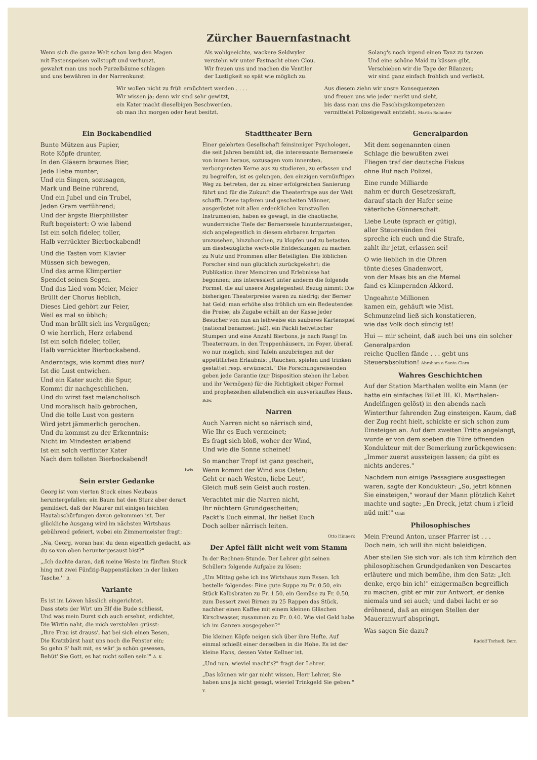Zürcher Bauernfastnacht
Wenn sich die ganze Welt schon lang den Magen
mit Fastenspeisen vollstopft und verhunzt,
gewahrt man uns noch Purzelbäume schlagen
und uns bewähren in der Narrenkunst.
Als wohlgeeichte, wackere Seldwyler
verstehn wir unter Fastnacht einen Clou,
Wir freuen uns und machen die Ventiler
der Lustigkeit so spät wie möglich zu.
Solang's noch irgend einen Tanz zu tanzen
Und eine schöne Maid zu küssen gibt,
Verschieben wir die Tage der Bilanzen;
wir sind ganz einfach fröhlich und verliebt.
Wir wollen nicht zu früh ernüchtert werden . . . .
Wir wissen ja; denn wir sind sehr gewitzt,
ein Kater macht dieselbigen Beschwerden,
ob man ihn morgen oder heut besitzt.
Aus diesem ziehn wir unsre Konsequenzen
und freuen uns wie jeder merkt und sieht,
bis dass man uns die Faschingskompetenzen
vermittelst Polizeigewalt entzieht. Martin Salander
Ein Bockabendlied
Bunte Mützen aus Papier,
Rote Köpfe drunter,
In den Gläsern braunes Bier,
Jede Hebe munter;
Und ein Singen, sozusagen,
Mark und Beine rührend,
Und ein Jubel und ein Trubel,
Jeden Gram verführend;
Und der ärgste Bierphilister
Ruft begeistert: O wie labend
Ist ein solch fideler, toller,
Halb verrückter Bierbockabend!
Und die Tasten vom Klavier
Müssen sich bewegen,
Und das arme Klimpertier
Spendet seinen Segen.
Und das Lied vom Meier, Meier
Brüllt der Chorus lieblich,
Dieses Lied gehört zur Feier,
Weil es mal so üblich;
Und man brüllt sich ins Vergnügen;
O wie herrlich, Herz erlabend
Ist ein solch fideler, toller,
Halb verrückter Bierbockabend.
Anderntags, wie kommt dies nur?
Ist die Lust entwichen.
Und ein Kater sucht die Spur,
Kommt dir nachgeschlichen.
Und du wirst fast melancholisch
Und moralisch halb gebrochen,
Und die tolle Lust von gestern
Wird jetzt jämmerlich gerochen.
Und du kommst zu der Erkenntnis:
Nicht im Mindesten erlabend
Ist ein solch verflixter Kater
Nach dem tollsten Bierbockabend!
Iwis
Sein erster Gedanke
Georg ist vom vierten Stock eines Neubaus heruntergefallen; ein Baum hat den Sturz aber derart gemildert, daß der Maurer mit einigen leichten Hautabschürfungen davon gekommen ist. Der glückliche Ausgang wird im nächsten Wirtshaus gebührend gefeiert, wobei ein Zimmermeister fragt:
„Na, Georg, woran hast du denn eigentlich gedacht, als du so von oben heruntergesaust bist?"
„‚Ich dachte daran, daß meine Weste im fünften Stock hing mit zwei Fünfzig-Rappenstücken in der linken Tasche.'" B.
Variante
Es ist im Löwen hässlich eingerichtet,
Dass stets der Wirt um Elf die Bude schliesst,
Und was mein Durst sich auch ersehnt, erdichtet,
Die Wirtin naht, die mich verstohlen grüsst:
„Ihre Frau ist drauss', hat bei sich einen Besen,
Die Kratzbürst haut uns noch die Fenster ein;
So gehn S' halt mit, es wär' ja schön gewesen,
Behüt' Sie Gott, es hat nicht sollen sein!" A. K.
Stadttheater Bern
Einer gelehrten Gesellschaft feinsinniger Psychologen, die seit Jahren bemüht ist, die interessante Bernerseele von innen heraus, sozusagen vom innersten, verborgensten Kerne aus zu studieren, zu erfassen und zu begreifen, ist es gelungen, den einzigen vernünftigen Weg zu betreten, der zu einer erfolgreichen Sanierung führt und für die Zukunft die Theaterfrage aus der Welt schafft. Diese tapferen und gescheiten Männer, ausgerüstet mit allen erdenklichen kunstvollen Instrumenten, haben es gewagt, in die chaotische, wunderreiche Tiefe der Bernerseele hinunterzusteigen, sich angelegentlich in diesem ehrbaren Irrgarten umzusehen, hinzuhorchen, zu klopfen und zu betasten, um diesbezügliche wertvolle Entdeckungen zu machen zu Nutz und Frommen aller Beteiligten. Die löblichen Forscher sind nun glücklich zurückgekehrt; die Publikation ihrer Memoiren und Erlebnisse hat begonnen; uns interessiert unter anderm die folgende Formel, die auf unsere Angelegenheit Bezug nimmt: Die bisherigen Theaterpreise waren zu niedrig; der Berner hat Geld; man erhöhe also fröhlich um ein Bedeutendes die Preise; als Zugabe erhält an der Kasse jeder Besucher von nun an leihweise ein sauberes Kartenspiel (national benamset: Jaß), ein Päckli helvetischer Stumpen und eine Anzahl Bierbons, je nach Rang! Im Theaterraum, in den Treppenhäusern, im Foyer, überall wo nur möglich, sind Tafeln anzubringen mit der appetitlichen Erlaubnis: „Rauchen, spielen und trinken gestattet resp. erwünscht." Die Forschungsreisenden geben jede Garantie (zur Disposition stehen ihr Leben und ihr Vermögen) für die Richtigkeit obiger Formel und prophezeihen allabendlich ein ausverkauftes Haus. Rdw.
Narren
Auch Narren nicht so närrisch sind,
Wie Ihr es Euch vermeinet;
Es fragt sich bloß, woher der Wind,
Und wie die Sonne scheinet!
So mancher Tropf ist ganz gescheit,
Wenn kommt der Wind aus Osten;
Geht er nach Westen, liebe Leut',
Gleich muß sein Geist auch rosten.
Verachtet mir die Narren nicht,
Ihr nüchtern Grundgescheiten;
Packt's Euch einmal, Ihr ließet Euch
Doch selber närrisch leiten.
Otto Hinnerk
Der Apfel fällt nicht weit vom Stamm
In der Rechnen-Stunde. Der Lehrer gibt seinen Schülern folgende Aufgabe zu lösen:
„Um Mittag gehe ich ins Wirtshaus zum Essen. Ich bestelle folgendes: Eine gute Suppe zu Fr. 0.50, ein Stück Kalbsbraten zu Fr. 1.50, ein Gemüse zu Fr. 0.50, zum Dessert zwei Birnen zu 25 Rappen das Stück, nachher einen Kaffee mit einem kleinen Gläschen Kirschwasser, zusammen zu Fr. 0.40. Wie viel Geld habe ich im Ganzen ausgegeben?"
Die kleinen Köpfe neigen sich über ihre Hefte. Auf einmal schießt einer derselben in die Höhe. Es ist der kleine Hans, dessen Vater Kellner ist.
„Und nun, wieviel macht's?" fragt der Lehrer.
„Das können wir gar nicht wissen, Herr Lehrer, Sie haben uns ja nicht gesagt, wieviel Trinkgeld Sie geben." Y.
Generalpardon
Mit dem sogenannten einen
Schlage die bewußten zwei
Fliegen traf der deutsche Fiskus
ohne Ruf nach Polizei.
Eine runde Milliarde
nahm er durch Gesetzeskraft,
darauf stach der Hafer seine
väterliche Gönnerschaft.
Liebe Leute (sprach er gütig),
aller Steuersünden frei
spreche ich euch und die Strafe,
zahlt ihr jetzt, erlassen sei!
O wie lieblich in die Ohren
tönte dieses Gnadenwort,
von der Maas bis an die Memel
fand es klimpernden Akkord.
Ungeahnte Millionen
kamen ein, gehäuft wie Mist.
Schmunzelnd ließ sich konstatieren,
wie das Volk doch sündig ist!
Hui — mir scheint, daß auch bei uns ein solcher Generalpardon
reiche Quellen fände . . . gebt uns
Steuerabsolution! Abraham a Santa Clara
Wahres Geschichtchen
Auf der Station Marthalen wollte ein Mann (er hatte ein einfaches Billet III. Kl. Marthalen-Andelfingen gelöst) in den abends nach Winterthur fahrenden Zug einsteigen. Kaum, daß der Zug recht hielt, schickte er sich schon zum Einsteigen an. Auf dem zweiten Tritte angelangt, wurde er von dem soeben die Türe öffnenden Kondukteur mit der Bemerkung zurückgewiesen: „Immer zuerst aussteigen lassen; da gibt es nichts anderes."
Nachdem nun einige Passagiere ausgestiegen waren, sagte der Kondukteur: „So, jetzt können Sie einsteigen," worauf der Mann plötzlich Kehrt machte und sagte: „En Dreck, jetzt chum i z'leid nüd mit!" Oläß
Philosophisches
Mein Freund Anton, unser Pfarrer ist . . .
Doch nein, ich will ihn nicht beleidigen.
Aber stellen Sie sich vor: als ich ihm kürzlich den philosophischen Grundgedanken von Descartes erläutere und mich bemühe, ihm den Satz: „Ich denke, ergo bin ich!" einigermaßen begreiflich zu machen, gibt er mir zur Antwort, er denke niemals und sei auch; und dabei lacht er so dröhnend, daß an einigen Stellen der Maueranwurf abspringt.
Was sagen Sie dazu?
Rudolf Tschudi, Bern